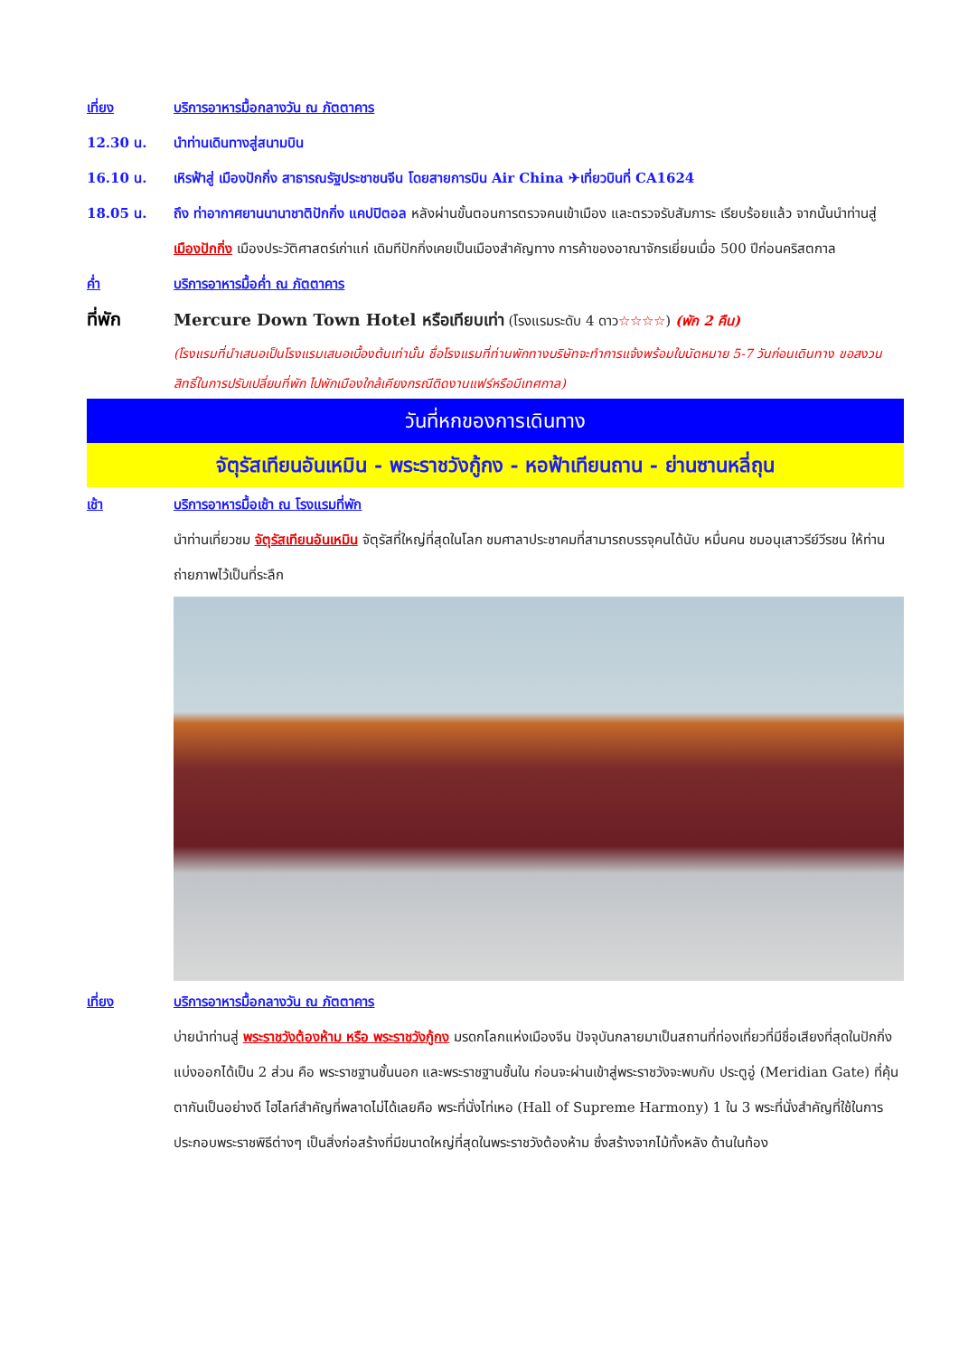เที่ยง บริการอาหารมื้อกลางวัน ณ ภัตตาคาร
12.30 น. นำท่านเดินทางสู่สนามบิน
16.10 น. เหิรฟ้าสู่ เมืองปักกิ่ง สาธารณรัฐประชาชนจีน โดยสายการบิน Air China ✈เที่ยวบินที่ CA1624
18.05 น. ถึง ท่าอากาศยานนานาชาติปักกิ่ง แคปปิตอล หลังผ่านขั้นตอนการตรวจคนเข้าเมือง และตรวจรับสัมภาระ เรียบร้อยแล้ว จากนั้นนำท่านสู่ เมืองปักกิ่ง เมืองประวัติศาสตร์เก่าแก่ เดิมทีปักกิ่งเคยเป็นเมืองสำคัญทาง การค้าของอาณาจักรเยี่ยนเมื่อ 500 ปีก่อนคริสตกาล
ค่ำ บริการอาหารมื้อค่ำ ณ ภัตตาคาร
ที่พัก Mercure Down Town Hotel หรือเทียบเท่า (โรงแรมระดับ 4 ดาว☆☆☆☆) (พัก 2 คืน)
(โรงแรมที่นำเสนอเป็นโรงแรมเสนอเบื้องต้นเท่านั้น ชื่อโรงแรมที่ท่านพักทางบริษัทจะทำการแจ้งพร้อมใบนัดหมาย 5-7 วันก่อนเดินทาง ขอสงวนสิทธิ์ในการปรับเปลี่ยนที่พัก ไปพักเมืองใกล้เคียงกรณีติดงานแฟร์หรือมีเทศกาล)
วันที่หกของการเดินทาง
จัตุรัสเทียนอันเหมิน - พระราชวังกู้กง - หอฟ้าเทียนถาน - ย่านซานหลี่ถุน
เช้า บริการอาหารมื้อเช้า ณ โรงแรมที่พัก
นำท่านเที่ยวชม จัตุรัสเทียนอันเหมิน จัตุรัสที่ใหญ่ที่สุดในโลก ชมศาลาประชาคมที่สามารถบรรจุคนได้นับ หมื่นคน ชมอนุเสาวรีย์วีรชน ให้ท่านถ่ายภาพไว้เป็นที่ระลึก
เที่ยง บริการอาหารมื้อกลางวัน ณ ภัตตาคาร
บ่ายนำท่านสู่ พระราชวังต้องห้าม หรือ พระราชวังกู้กง มรดกโลกแห่งเมืองจีน ปัจจุบันกลายมาเป็นสถานที่ท่องเที่ยวที่มีชื่อเสียงที่สุดในปักกิ่ง แบ่งออกได้เป็น 2 ส่วน คือ พระราชฐานชั้นนอก และพระราชฐานชั้นใน ก่อนจะผ่านเข้าสู่พระราชวังจะพบกับ ประตูอู่ (Meridian Gate) ที่คุ้นตากันเป็นอย่างดี ไฮไลท์สำคัญที่พลาดไม่ได้เลยคือ พระที่นั่งไท่เหอ (Hall of Supreme Harmony) 1 ใน 3 พระที่นั่งสำคัญที่ใช้ในการประกอบพระราชพิธีต่างๆ เป็นสิ่งก่อสร้างที่มีขนาดใหญ่ที่สุดในพระราชวังต้องห้าม ซึ่งสร้างจากไม้ทั้งหลัง ด้านในท้อง